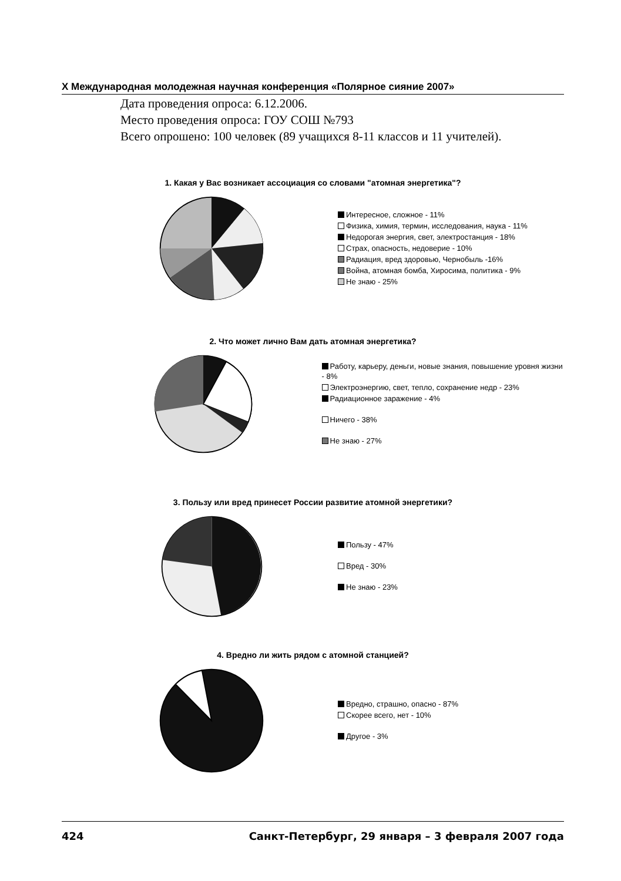X Международная молодежная научная конференция «Полярное сияние 2007»
Дата проведения опроса: 6.12.2006.
Место проведения опроса: ГОУ СОШ №793
Всего опрошено: 100 человек (89 учащихся 8-11 классов и 11 учителей).
1. Какая у Вас возникает ассоциация со словами "атомная энергетика"?
Интересное, сложное - 11%
Физика, химия, термин, исследования, наука - 11%
Недорогая энергия, свет, электростанция - 18%
Страх, опасность, недоверие - 10%
Радиация, вред здоровью, Чернобыль -16%
Война, атомная бомба, Хиросима, политика - 9%
Не знаю - 25%
2. Что может лично Вам дать атомная энергетика?
Работу, карьеру, деньги, новые знания, повышение уровня жизни - 8%
Электроэнергию, свет, тепло, сохранение недр - 23%
Радиационное заражение - 4%
Ничего - 38%
Не знаю - 27%
3. Пользу или вред принесет России развитие атомной энергетики?
Пользу - 47%
Вред - 30%
Не знаю - 23%
4. Вредно ли жить рядом с атомной станцией?
Вредно, страшно, опасно - 87%
Скорее всего, нет - 10%
Другое - 3%
424 Санкт-Петербург, 29 января – 3 февраля 2007 года